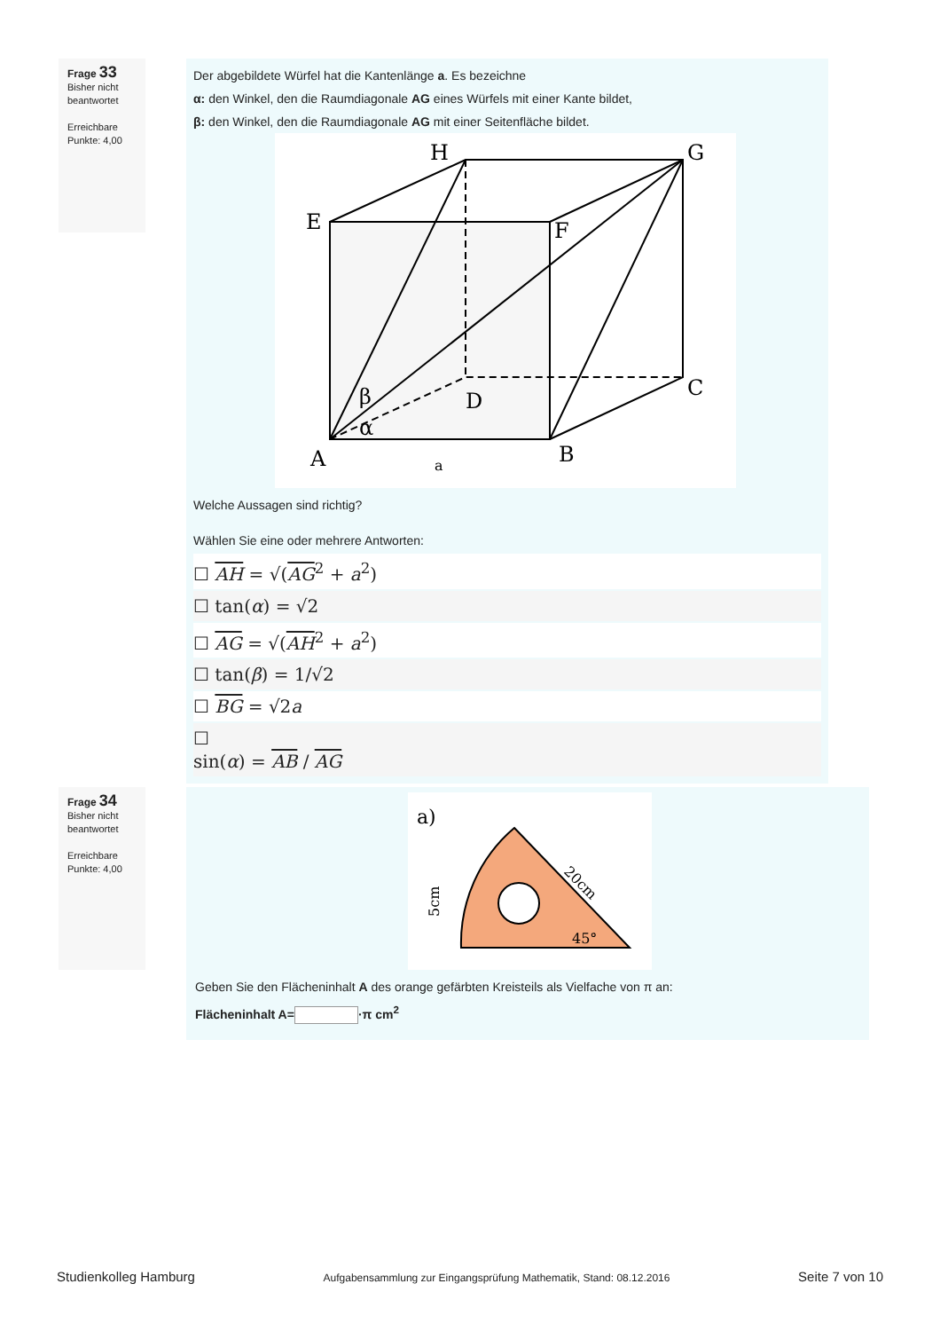Frage 33
Bisher nicht beantwortet
Erreichbare Punkte: 4,00
Der abgebildete Würfel hat die Kantenlänge a. Es bezeichne
α: den Winkel, den die Raumdiagonale AG eines Würfels mit einer Kante bildet,
β: den Winkel, den die Raumdiagonale AG mit einer Seitenfläche bildet.
H
G
E
F
D
C
A
B
β
α
a
Welche Aussagen sind richtig?
Wählen Sie eine oder mehrere Antworten:
☐ AH = √(AG<sup>2</sup> + a<sup>2</sup>)
☐ tan(α) = √2
☐ AG = √(AH<sup>2</sup> + a<sup>2</sup>)
☐ tan(β) = 1/√2
☐ BG = √2a
☐
sin(α) = AB / AG
Frage 34
Bisher nicht beantwortet
Erreichbare Punkte: 4,00
a)
20cm
45°
5cm
Geben Sie den Flächeninhalt A des orange gefärbten Kreisteils als Vielfache von π an:
Flächeninhalt A= ·π cm<sup>2</sup>
Studienkolleg Hamburg Aufgabensammlung zur Eingangsprüfung Mathematik, Stand: 08.12.2016 Seite 7 von 10